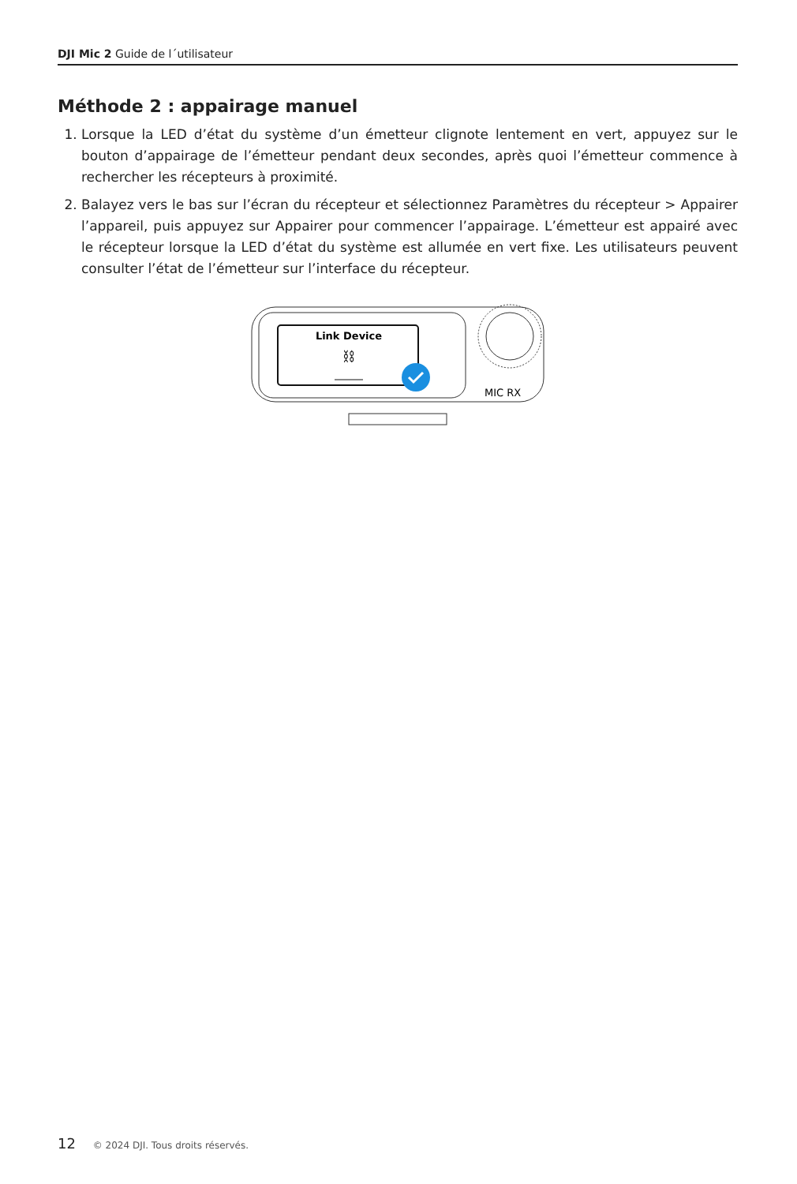DJI Mic 2 Guide de l´utilisateur
Méthode 2 : appairage manuel
1. Lorsque la LED d’état du système d’un émetteur clignote lentement en vert, appuyez sur le bouton d’appairage de l’émetteur pendant deux secondes, après quoi l’émetteur commence à rechercher les récepteurs à proximité.
2. Balayez vers le bas sur l’écran du récepteur et sélectionnez Paramètres du récepteur > Appairer l’appareil, puis appuyez sur Appairer pour commencer l’appairage. L’émetteur est appairé avec le récepteur lorsque la LED d’état du système est allumée en vert fixe. Les utilisateurs peuvent consulter l’état de l’émetteur sur l’interface du récepteur.
Link Device
⛓
MIC RX
12 © 2024 DJI. Tous droits réservés.